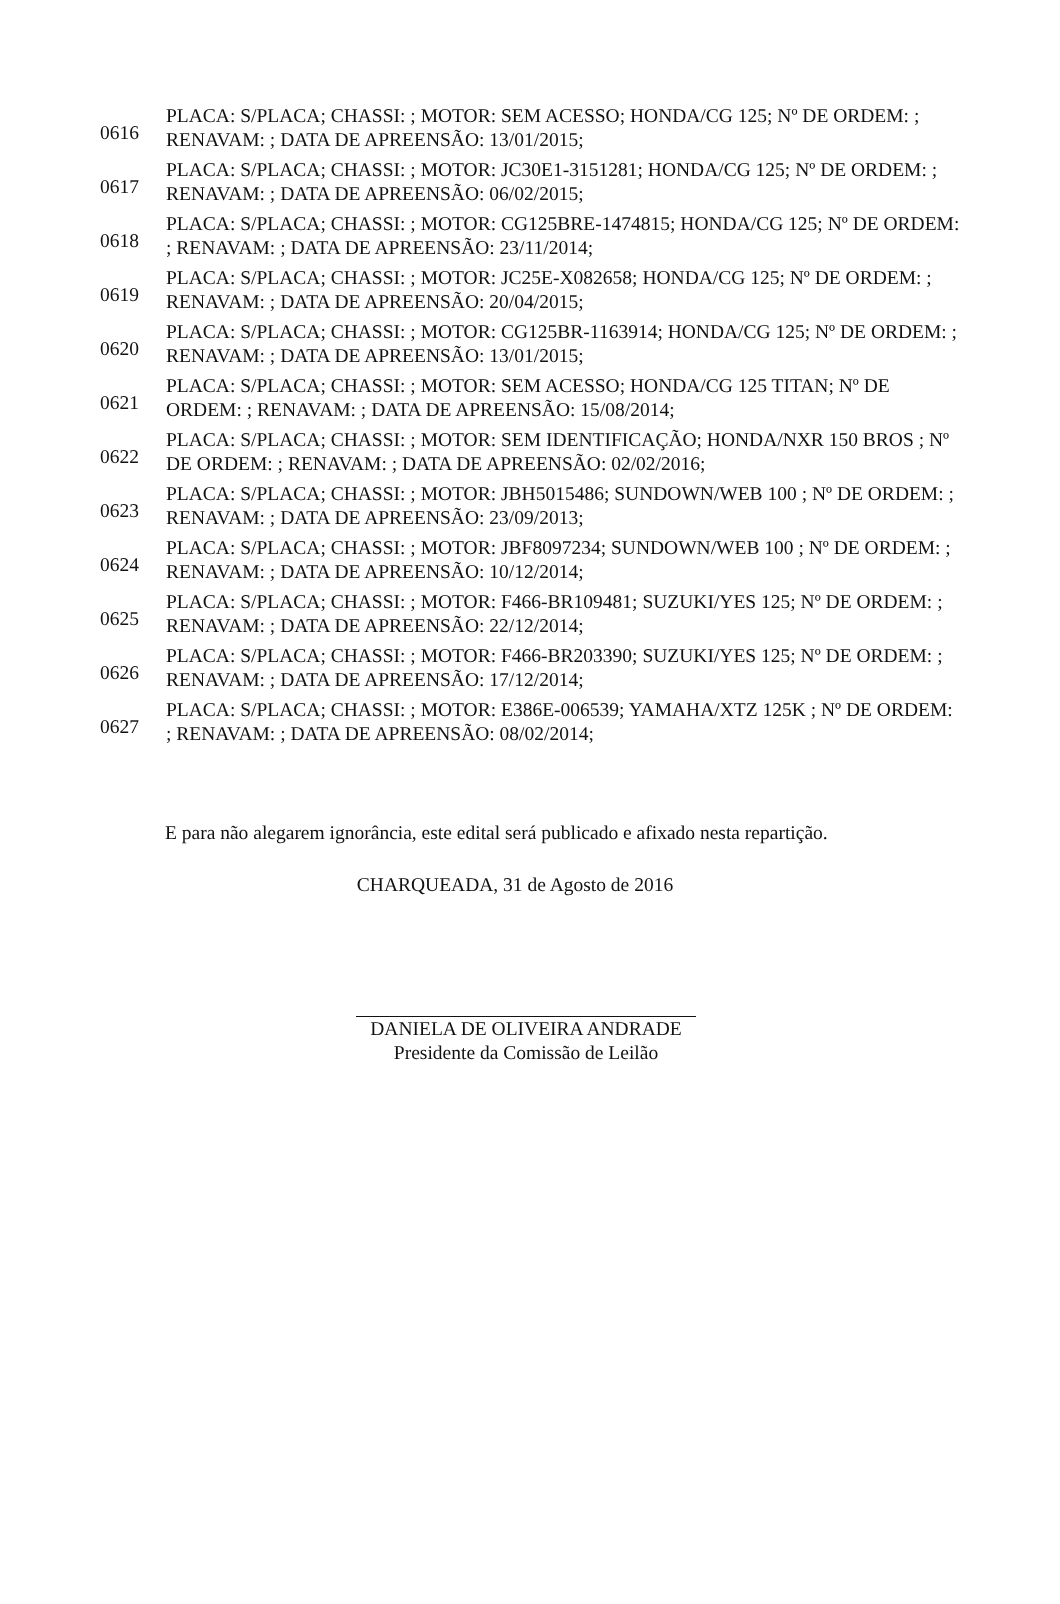| 0616 | PLACA: S/PLACA; CHASSI: ; MOTOR: SEM ACESSO; HONDA/CG 125; Nº DE ORDEM: ; RENAVAM: ; DATA DE APREENSÃO: 13/01/2015; |
| 0617 | PLACA: S/PLACA; CHASSI: ; MOTOR: JC30E1-3151281; HONDA/CG 125; Nº DE ORDEM: ; RENAVAM: ; DATA DE APREENSÃO: 06/02/2015; |
| 0618 | PLACA: S/PLACA; CHASSI: ; MOTOR: CG125BRE-1474815; HONDA/CG 125; Nº DE ORDEM: ; RENAVAM: ; DATA DE APREENSÃO: 23/11/2014; |
| 0619 | PLACA: S/PLACA; CHASSI: ; MOTOR: JC25E-X082658; HONDA/CG 125; Nº DE ORDEM: ; RENAVAM: ; DATA DE APREENSÃO: 20/04/2015; |
| 0620 | PLACA: S/PLACA; CHASSI: ; MOTOR: CG125BR-1163914; HONDA/CG 125; Nº DE ORDEM: ; RENAVAM: ; DATA DE APREENSÃO: 13/01/2015; |
| 0621 | PLACA: S/PLACA; CHASSI: ; MOTOR: SEM ACESSO; HONDA/CG 125 TITAN; Nº DE ORDEM: ; RENAVAM: ; DATA DE APREENSÃO: 15/08/2014; |
| 0622 | PLACA: S/PLACA; CHASSI: ; MOTOR: SEM IDENTIFICAÇÃO; HONDA/NXR 150 BROS ; Nº DE ORDEM: ; RENAVAM: ; DATA DE APREENSÃO: 02/02/2016; |
| 0623 | PLACA: S/PLACA; CHASSI: ; MOTOR: JBH5015486; SUNDOWN/WEB 100 ; Nº DE ORDEM: ; RENAVAM: ; DATA DE APREENSÃO: 23/09/2013; |
| 0624 | PLACA: S/PLACA; CHASSI: ; MOTOR: JBF8097234; SUNDOWN/WEB 100 ; Nº DE ORDEM: ; RENAVAM: ; DATA DE APREENSÃO: 10/12/2014; |
| 0625 | PLACA: S/PLACA; CHASSI: ; MOTOR: F466-BR109481; SUZUKI/YES 125; Nº DE ORDEM: ; RENAVAM: ; DATA DE APREENSÃO: 22/12/2014; |
| 0626 | PLACA: S/PLACA; CHASSI: ; MOTOR: F466-BR203390; SUZUKI/YES 125; Nº DE ORDEM: ; RENAVAM: ; DATA DE APREENSÃO: 17/12/2014; |
| 0627 | PLACA: S/PLACA; CHASSI: ; MOTOR: E386E-006539; YAMAHA/XTZ 125K ; Nº DE ORDEM: ; RENAVAM: ; DATA DE APREENSÃO: 08/02/2014; |
E para não alegarem ignorância, este edital será publicado e afixado nesta repartição.
CHARQUEADA, 31 de Agosto de 2016
DANIELA DE OLIVEIRA ANDRADE
Presidente da Comissão de Leilão